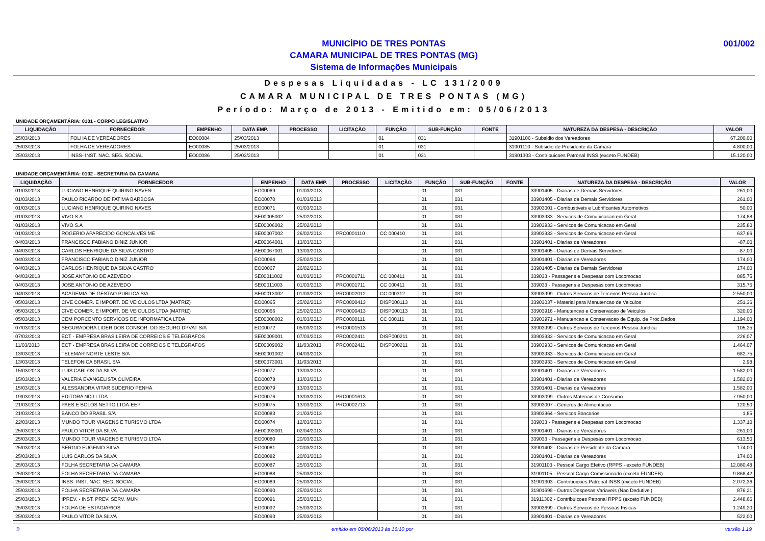MUNICÍPIO DE TRES PONTAS
CAMARA MUNICIPAL DE TRES PONTAS (MG)
Sistema de Informações Municipais
001/002
Despesas Liquidadas - LC 131/2009
CAMARA MUNICIPAL DE TRES PONTAS (MG)
Período: Março de 2013 - Emitido em: 05/06/2013
UNIDADE ORÇAMENTÁRIA: 0101 - CORPO LEGISLATIVO
| LIQUIDAÇÃO | FORNECEDOR | EMPENHO | DATA EMP. | PROCESSO | LICITAÇÃO | FUNÇÃO | SUB-FUNÇÃO | FONTE | NATUREZA DA DESPESA - DESCRIÇÃO | VALOR |
| --- | --- | --- | --- | --- | --- | --- | --- | --- | --- | --- |
| 25/03/2013 | FOLHA DE VEREADORES | EO00084 | 25/03/2013 | | | 01 | 031 | | 31901106 - Subsidio dos Vereadores | 67.200,00 |
| 25/03/2013 | FOLHA DE VEREADORES | EO00085 | 25/03/2013 | | | 01 | 031 | | 31901110 - Subsidio de Presidente da Camara | 4.800,00 |
| 25/03/2013 | INSS- INST. NAC. SEG. SOCIAL | EO00086 | 25/03/2013 | | | 01 | 031 | | 31901303 - Contribuicoes Patronal INSS (exceto FUNDEB) | 15.120,00 |
UNIDADE ORÇAMENTÁRIA: 0102 - SECRETARIA DA CAMARA
| LIQUIDAÇÃO | FORNECEDOR | EMPENHO | DATA EMP. | PROCESSO | LICITAÇÃO | FUNÇÃO | SUB-FUNÇÃO | FONTE | NATUREZA DA DESPESA - DESCRIÇÃO | VALOR |
| --- | --- | --- | --- | --- | --- | --- | --- | --- | --- | --- |
| 01/03/2013 | LUCIANO HENRIQUE QUIRINO NAVES | EO00069 | 01/03/2013 | | | 01 | 031 | | 33901405 - Diarias de Demais Servidores | 261,00 |
| 01/03/2013 | PAULO RICARDO DE FATIMA BARBOSA | EO00070 | 01/03/2013 | | | 01 | 031 | | 33901405 - Diarias de Demais Servidores | 261,00 |
| 01/03/2013 | LUCIANO HENRIQUE QUIRINO NAVES | EO00071 | 01/03/2013 | | | 01 | 031 | | 33903001 - Combustiveis e Lubrificantes Automotivos | 50,00 |
| 01/03/2013 | VIVO S.A | SE00005002 | 25/02/2013 | | | 01 | 031 | | 33903933 - Servicos de Comunicacao em Geral | 174,88 |
| 01/03/2013 | VIVO S.A | SE00006002 | 25/02/2013 | | | 01 | 031 | | 33903933 - Servicos de Comunicacao em Geral | 235,80 |
| 01/03/2013 | ROGERIO APARECIDO GONCALVES ME | SE00007002 | 26/02/2013 | PRC0001110 | CC 000410 | 01 | 031 | | 33903933 - Servicos de Comunicacao em Geral | 637,66 |
| 04/03/2013 | FRANCISCO FABIANO DINIZ JUNIOR | AE00064001 | 13/03/2013 | | | 01 | 031 | | 33901401 - Diarias de Vereadores | -87,00 |
| 04/03/2013 | CARLOS HENRIQUE DA SILVA CASTRO | AE00067001 | 13/03/2013 | | | 01 | 031 | | 33901405 - Diarias de Demais Servidores | -87,00 |
| 04/03/2013 | FRANCISCO FABIANO DINIZ JUNIOR | EO00064 | 25/02/2013 | | | 01 | 031 | | 33901401 - Diarias de Vereadores | 174,00 |
| 04/03/2013 | CARLOS HENRIQUE DA SILVA CASTRO | EO00067 | 26/02/2013 | | | 01 | 031 | | 33901405 - Diarias de Demais Servidores | 174,00 |
| 04/03/2013 | JOSE ANTONIO DE AZEVEDO | SE00011002 | 01/03/2013 | PRC0001711 | CC 000411 | 01 | 031 | | 339033 - Passagens e Despesas com Locomocao | 885,75 |
| 04/03/2013 | JOSE ANTONIO DE AZEVEDO | SE00011003 | 01/03/2013 | PRC0001711 | CC 000411 | 01 | 031 | | 339033 - Passagens e Despesas com Locomocao | 315,75 |
| 04/03/2013 | ACADEMIA DE GESTAO PUBLICA S/A | SE00013002 | 01/03/2013 | PRC0002012 | CC 000312 | 01 | 031 | | 33903999 - Outros Servicos de Terceiros Pessoa Juridica | 2.550,00 |
| 05/03/2013 | CIVE COMER. E IMPORT. DE VEICULOS LTDA (MATRIZ) | EO00065 | 25/02/2013 | PRC0000413 | DISP000113 | 01 | 031 | | 33903037 - Material para Manutencao de Veiculos | 251,36 |
| 05/03/2013 | CIVE COMER. E IMPORT. DE VEICULOS LTDA (MATRIZ) | EO00066 | 25/02/2013 | PRC0000413 | DISP000113 | 01 | 031 | | 33903916 - Manutencao e Conservacao de Veiculos | 320,00 |
| 05/03/2013 | CEM PORCENTO SERVICOS DE INFORMATICA LTDA | SE00008002 | 01/03/2013 | PRC0000111 | CC 000111 | 01 | 031 | | 33903971 - Manutencao e Conservacao de Equip. de Proc.Dados | 1.194,00 |
| 07/03/2013 | SEGURADORA LIDER DOS CONSOR. DO SEGURO DPVAT S/A | EO00072 | 05/03/2013 | PRC0001513 | | 01 | 031 | | 33903999 - Outros Servicos de Terceiros Pessoa Juridica | 105,25 |
| 07/03/2013 | ECT - EMPRESA BRASILEIRA DE CORREIOS E TELEGRAFOS | SE00009001 | 07/03/2013 | PRC0002411 | DISP000211 | 01 | 031 | | 33903933 - Servicos de Comunicacao em Geral | 226,07 |
| 11/03/2013 | ECT - EMPRESA BRASILEIRA DE CORREIOS E TELEGRAFOS | SE00009002 | 11/03/2013 | PRC0002411 | DISP000211 | 01 | 031 | | 33903933 - Servicos de Comunicacao em Geral | 1.464,07 |
| 13/03/2013 | TELEMAR NORTE LESTE S/A | SE00001002 | 04/03/2013 | | | 01 | 031 | | 33903933 - Servicos de Comunicacao em Geral | 682,75 |
| 13/03/2013 | TELEFONICA BRASIL S/A | SE00073001 | 11/03/2013 | | | 01 | 031 | | 33903933 - Servicos de Comunicacao em Geral | 2,98 |
| 15/03/2013 | LUIS CARLOS DA SILVA | EO00077 | 13/03/2013 | | | 01 | 031 | | 33901401 - Diarias de Vereadores | 1.582,00 |
| 15/03/2013 | VALERIA EVANGELISTA OLIVEIRA | EO00078 | 13/03/2013 | | | 01 | 031 | | 33901401 - Diarias de Vereadores | 1.582,00 |
| 15/03/2013 | ALESSANDRA VITAR SUDERIO PENHA | EO00079 | 13/03/2013 | | | 01 | 031 | | 33901401 - Diarias de Vereadores | 1.582,00 |
| 19/03/2013 | EDITORA NDJ LTDA | EO00076 | 13/03/2013 | PRC0001613 | | 01 | 031 | | 33903099 - Outros Materiais de Consumo | 7.950,00 |
| 21/03/2013 | PAES E BOLOS NETTO LTDA-EEP | EO00075 | 13/03/2013 | PRC0002713 | | 01 | 031 | | 33903007 - Generos de Alimentacao | 120,50 |
| 21/03/2013 | BANCO DO BRASIL S/A | EO00083 | 21/03/2013 | | | 01 | 031 | | 33903964 - Servicos Bancarios | 1,85 |
| 22/03/2013 | MUNDO TOUR VIAGENS E TURISMO LTDA | EO00074 | 12/03/2013 | | | 01 | 031 | | 339033 - Passagens e Despesas com Locomocao | 1.337,10 |
| 25/03/2013 | PAULO VITOR DA SILVA | AE00093001 | 02/04/2013 | | | 01 | 031 | | 33901401 - Diarias de Vereadores | -261,00 |
| 25/03/2013 | MUNDO TOUR VIAGENS E TURISMO LTDA | EO00080 | 20/03/2013 | | | 01 | 031 | | 339033 - Passagens e Despesas com Locomocao | 613,50 |
| 25/03/2013 | SERGIO EUGENIO SILVA | EO00081 | 20/03/2013 | | | 01 | 031 | | 33901402 - Diarias de Presidente da Camara | 174,00 |
| 25/03/2013 | LUIS CARLOS DA SILVA | EO00082 | 20/03/2013 | | | 01 | 031 | | 33901401 - Diarias de Vereadores | 174,00 |
| 25/03/2013 | FOLHA SECRETARIA DA CAMARA | EO00087 | 25/03/2013 | | | 01 | 031 | | 31901103 - Pessoal Cargo Efetivo (RPPS - exceto FUNDEB) | 12.080,48 |
| 25/03/2013 | FOLHA SECRETARIA DA CAMARA | EO00088 | 25/03/2013 | | | 01 | 031 | | 31901105 - Pessoal Cargo Comissionado (exceto FUNDEB) | 9.868,42 |
| 25/03/2013 | INSS- INST. NAC. SEG. SOCIAL | EO00089 | 25/03/2013 | | | 01 | 031 | | 31901303 - Contribuicoes Patronal INSS (exceto FUNDEB) | 2.072,36 |
| 25/03/2013 | FOLHA SECRETARIA DA CAMARA | EO00090 | 25/03/2013 | | | 01 | 031 | | 31901699 - Outras Despesas Variaveis (Nao Dedutivel) | 876,21 |
| 25/03/2013 | IPREV. - INST. PREV. SERV. MUN | EO00091 | 25/03/2013 | | | 01 | 031 | | 31911302 - Contribuicoes Patronal RPPS (exceto FUNDEB) | 2.448,66 |
| 25/03/2013 | FOLHA DE ESTAGIARIOS | EO00092 | 25/03/2013 | | | 01 | 031 | | 33903699 - Outros Servicos de Pessoas Fisicas | 1.249,20 |
| 25/03/2013 | PAULO VITOR DA SILVA | EO00093 | 25/03/2013 | | | 01 | 031 | | 33901401 - Diarias de Vereadores | 522,00 |
© emitido em 05/06/2013 às 16:10 por versão 1.19